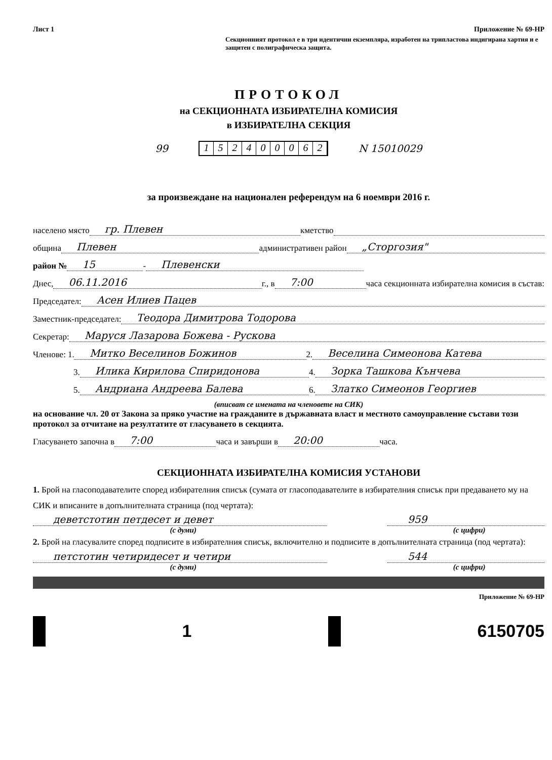Лист 1 Приложение № 69-НР
Секционният протокол е в три идентични екземпляра, изработен на трипластова индигирана хартия и е защитен с полиграфическа защита.
ПРОТОКОЛ
на СЕКЦИОННАТА ИЗБИРАТЕЛНА КОМИСИЯ
в ИЗБИРАТЕЛНА СЕКЦИЯ
99
152400062
N 15010029
за произвеждане на национален референдум на 6 ноември 2016 г.
населено място гр. Плевен кметство
община Плевен административен район „Сторгозия"
район № 15 - Плевенски
Днес, 06.11.2016 г., в 7:00 часа секционната избирателна комисия в състав:
Председател: Асен Илиев Пацев
Заместник-председател: Теодора Димитрова Тодорова
Секретар: Маруся Лазарова Божева - Рускова
Членове: 1. Митко Веселинов Божинов 2. Веселина Симеонова Катева
3. Илика Кирилова Спиридонова 4. Зорка Ташкова Кънчева
5. Андриана Андреева Балева 6. Златко Симеонов Георгиев
(вписват се имената на членовете на СИК)
на основание чл. 20 от Закона за пряко участие на гражданите в държавната власт и местното самоуправление състави този протокол за отчитане на резултатите от гласуването в секцията.
Гласуването започна в 7:00 часа и завърши в 20:00 часа.
СЕКЦИОННАТА ИЗБИРАТЕЛНА КОМИСИЯ УСТАНОВИ
1. Брой на гласоподавателите според избирателния списък (сумата от гласоподавателите в избирателния списък при предаването му на СИК и вписаните в допълнителната страница (под чертата):
деветстотин петдесет и девет 959
(с думи) (с цифри)
2. Брой на гласувалите според подписите в избирателния списък, включително и подписите в допълнителната страница (под чертата):
петстотин четиридесет и четири 544
(с думи) (с цифри)
Приложение № 69-НР
1 6150705